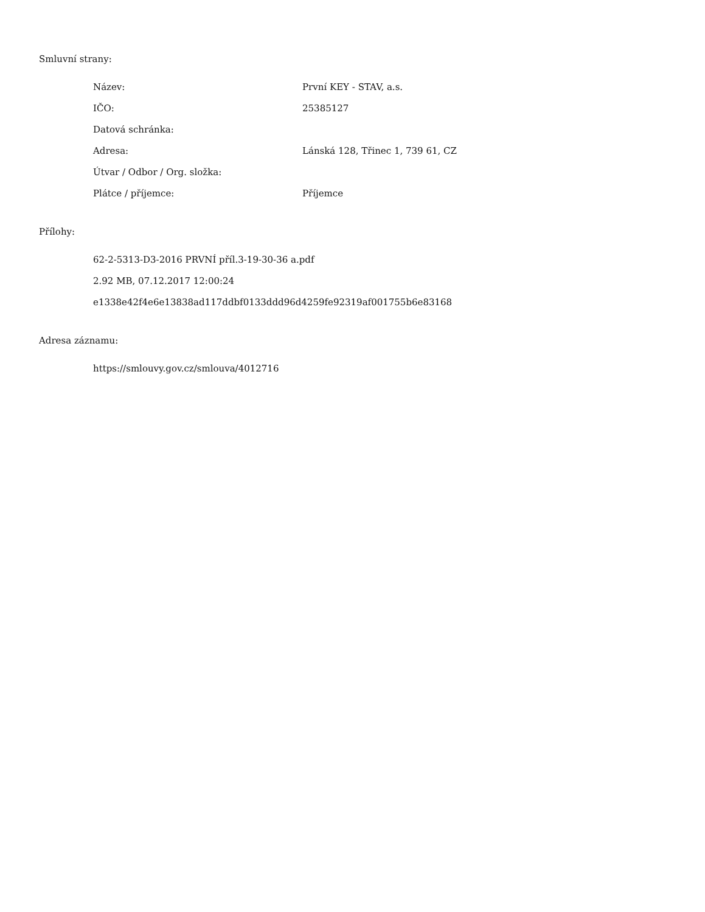Smluvní strany:
Název: První KEY - STAV, a.s.
IČO: 25385127
Datová schránka:
Adresa: Lánská 128, Třinec 1, 739 61, CZ
Útvar / Odbor / Org. složka:
Plátce / příjemce: Příjemce
Přílohy:
62-2-5313-D3-2016 PRVNÍ příl.3-19-30-36 a.pdf
2.92 MB, 07.12.2017 12:00:24
e1338e42f4e6e13838ad117ddbf0133ddd96d4259fe92319af001755b6e83168
Adresa záznamu:
https://smlouvy.gov.cz/smlouva/4012716